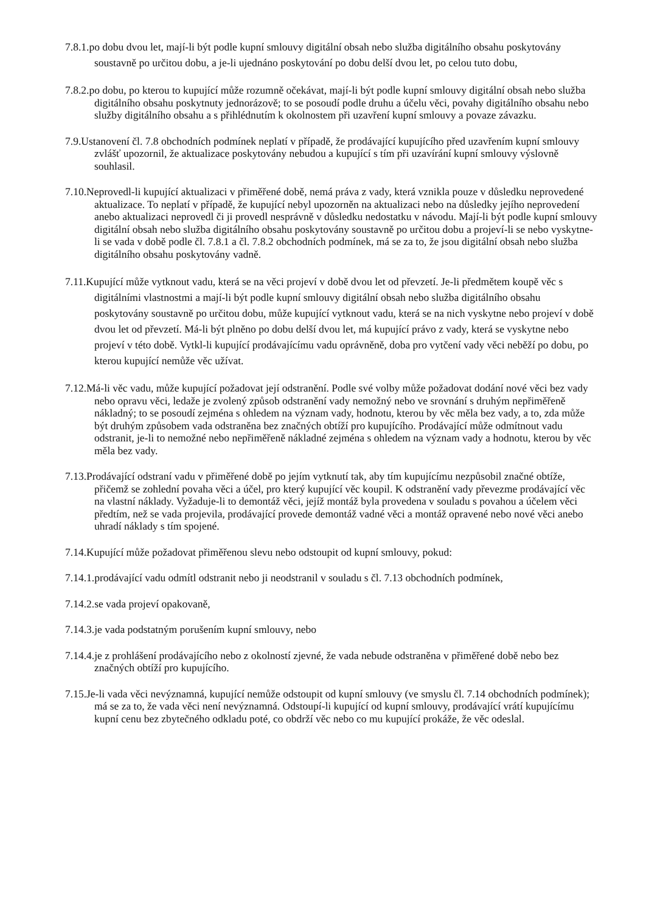7.8.1.po dobu dvou let, mají-li být podle kupní smlouvy digitální obsah nebo služba digitálního obsahu poskytovány soustavně po určitou dobu, a je-li ujednáno poskytování po dobu delší dvou let, po celou tuto dobu,
7.8.2.po dobu, po kterou to kupující může rozumně očekávat, mají-li být podle kupní smlouvy digitální obsah nebo služba digitálního obsahu poskytnuty jednorázově; to se posoudí podle druhu a účelu věci, povahy digitálního obsahu nebo služby digitálního obsahu a s přihlédnutím k okolnostem při uzavření kupní smlouvy a povaze závazku.
7.9.Ustanovení čl. 7.8 obchodních podmínek neplatí v případě, že prodávající kupujícího před uzavřením kupní smlouvy zvlášť upozornil, že aktualizace poskytovány nebudou a kupující s tím při uzavírání kupní smlouvy výslovně souhlasil.
7.10.Neprovedl-li kupující aktualizaci v přiměřené době, nemá práva z vady, která vznikla pouze v důsledku neprovedené aktualizace. To neplatí v případě, že kupující nebyl upozorněn na aktualizaci nebo na důsledky jejího neprovedení anebo aktualizaci neprovedl či ji provedl nesprávně v důsledku nedostatku v návodu. Mají-li být podle kupní smlouvy digitální obsah nebo služba digitálního obsahu poskytovány soustavně po určitou dobu a projeví-li se nebo vyskytne-li se vada v době podle čl. 7.8.1 a čl. 7.8.2 obchodních podmínek, má se za to, že jsou digitální obsah nebo služba digitálního obsahu poskytovány vadně.
7.11.Kupující může vytknout vadu, která se na věci projeví v době dvou let od převzetí. Je-li předmětem koupě věc s digitálními vlastnostmi a mají-li být podle kupní smlouvy digitální obsah nebo služba digitálního obsahu poskytovány soustavně po určitou dobu, může kupující vytknout vadu, která se na nich vyskytne nebo projeví v době dvou let od převzetí. Má-li být plněno po dobu delší dvou let, má kupující právo z vady, která se vyskytne nebo projeví v této době. Vytkl-li kupující prodávajícímu vadu oprávněně, doba pro vytčení vady věci neběží po dobu, po kterou kupující nemůže věc užívat.
7.12.Má-li věc vadu, může kupující požadovat její odstranění. Podle své volby může požadovat dodání nové věci bez vady nebo opravu věci, ledaže je zvolený způsob odstranění vady nemožný nebo ve srovnání s druhým nepřiměřeně nákladný; to se posoudí zejména s ohledem na význam vady, hodnotu, kterou by věc měla bez vady, a to, zda může být druhým způsobem vada odstraněna bez značných obtíží pro kupujícího. Prodávající může odmítnout vadu odstranit, je-li to nemožné nebo nepřiměřeně nákladné zejména s ohledem na význam vady a hodnotu, kterou by věc měla bez vady.
7.13.Prodávající odstraní vadu v přiměřené době po jejím vytknutí tak, aby tím kupujícímu nezpůsobil značné obtíže, přičemž se zohlední povaha věci a účel, pro který kupující věc koupil. K odstranění vady převezme prodávající věc na vlastní náklady. Vyžaduje-li to demontáž věci, jejíž montáž byla provedena v souladu s povahou a účelem věci předtím, než se vada projevila, prodávající provede demontáž vadné věci a montáž opravené nebo nové věci anebo uhradí náklady s tím spojené.
7.14.Kupující může požadovat přiměřenou slevu nebo odstoupit od kupní smlouvy, pokud:
7.14.1.prodávající vadu odmítl odstranit nebo ji neodstranil v souladu s čl. 7.13 obchodních podmínek,
7.14.2.se vada projeví opakovaně,
7.14.3.je vada podstatným porušením kupní smlouvy, nebo
7.14.4.je z prohlášení prodávajícího nebo z okolností zjevné, že vada nebude odstraněna v přiměřené době nebo bez značných obtíží pro kupujícího.
7.15.Je-li vada věci nevýznamná, kupující nemůže odstoupit od kupní smlouvy (ve smyslu čl. 7.14 obchodních podmínek); má se za to, že vada věci není nevýznamná. Odstoupí-li kupující od kupní smlouvy, prodávající vrátí kupujícímu kupní cenu bez zbytečného odkladu poté, co obdrží věc nebo co mu kupující prokáže, že věc odeslal.